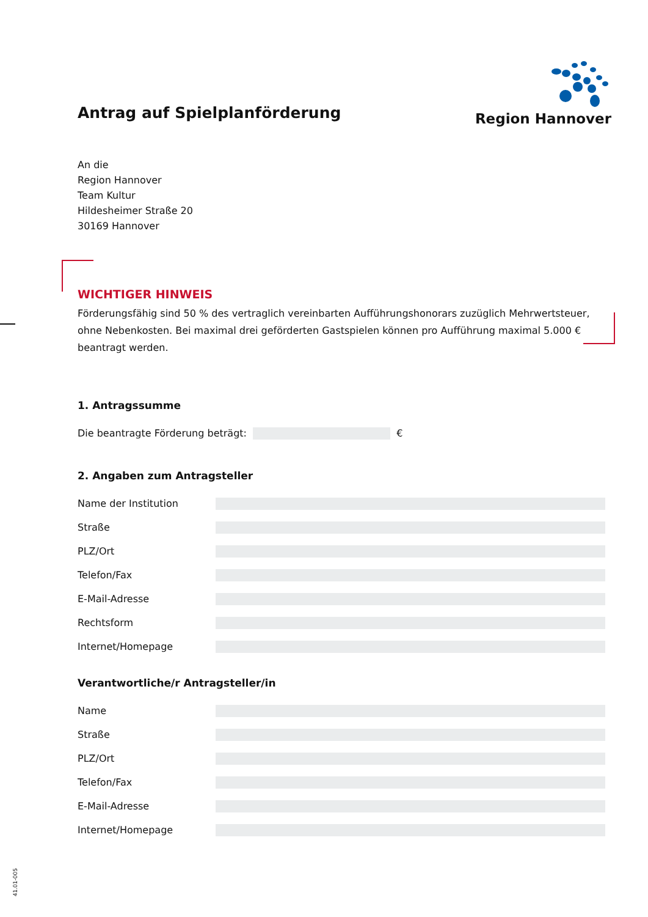Antrag auf Spielplanförderung
Region Hannover
An die
Region Hannover
Team Kultur
Hildesheimer Straße 20
30169 Hannover
WICHTIGER HINWEIS
Förderungsfähig sind 50 % des vertraglich vereinbarten Aufführungshonorars zuzüglich Mehrwertsteuer, ohne Nebenkosten. Bei maximal drei geförderten Gastspielen können pro Aufführung maximal 5.000 € beantragt werden.
1. Antragssumme
Die beantragte Förderung beträgt:
€
2. Angaben zum Antragsteller
Name der Institution
Straße
PLZ/Ort
Telefon/Fax
E-Mail-Adresse
Rechtsform
Internet/Homepage
Verantwortliche/r Antragsteller/in
Name
Straße
PLZ/Ort
Telefon/Fax
E-Mail-Adresse
Internet/Homepage
41.01-005